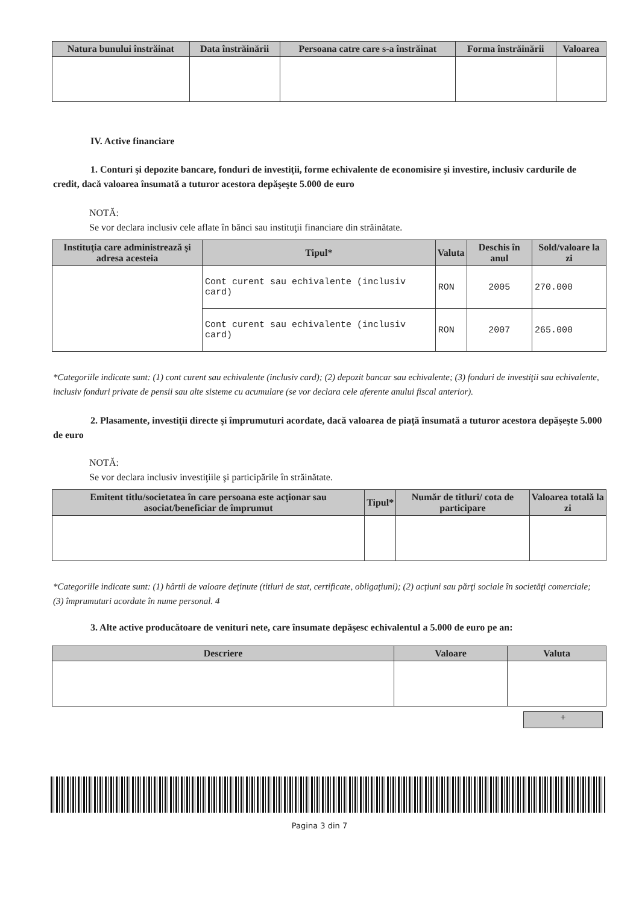| Natura bunului înstrăinat | Data înstrăinării | Persoana catre care s-a înstrăinat | Forma înstrăinării | Valoarea |
| --- | --- | --- | --- | --- |
IV. Active financiare
1. Conturi şi depozite bancare, fonduri de investiţii, forme echivalente de economisire şi investire, inclusiv cardurile de credit, dacă valoarea însumată a tuturor acestora depăşeşte 5.000 de euro
NOTĂ:
Se vor declara inclusiv cele aflate în bănci sau instituţii financiare din străinătate.
| Instituţia care administrează şi adresa acesteia | Tipul* | Valuta | Deschis în anul | Sold/valoare la zi |
| --- | --- | --- | --- | --- |
| | Cont curent sau echivalente (inclusiv card) | RON | 2005 | 270.000 |
| | Cont curent sau echivalente (inclusiv card) | RON | 2007 | 265.000 |
*Categoriile indicate sunt: (1) cont curent sau echivalente (inclusiv card); (2) depozit bancar sau echivalente; (3) fonduri de investiţii sau echivalente, inclusiv fonduri private de pensii sau alte sisteme cu acumulare (se vor declara cele aferente anului fiscal anterior).
2. Plasamente, investiţii directe şi împrumuturi acordate, dacă valoarea de piaţă însumată a tuturor acestora depăşeşte 5.000 de euro
NOTĂ:
Se vor declara inclusiv investiţiile şi participările în străinătate.
| Emitent titlu/societatea în care persoana este acţionar sau asociat/beneficiar de împrumut | Tipul* | Număr de titluri/ cota de participare | Valoarea totală la zi |
| --- | --- | --- | --- |
*Categoriile indicate sunt: (1) hârtii de valoare deţinute (titluri de stat, certificate, obligaţiuni); (2) acţiuni sau părţi sociale în societăţi comerciale; (3) împrumuturi acordate în nume personal. 4
3. Alte active producătoare de venituri nete, care însumate depăşesc echivalentul a 5.000 de euro pe an:
| Descriere | Valoare | Valuta |
| --- | --- | --- |
+
Pagina 3 din 7